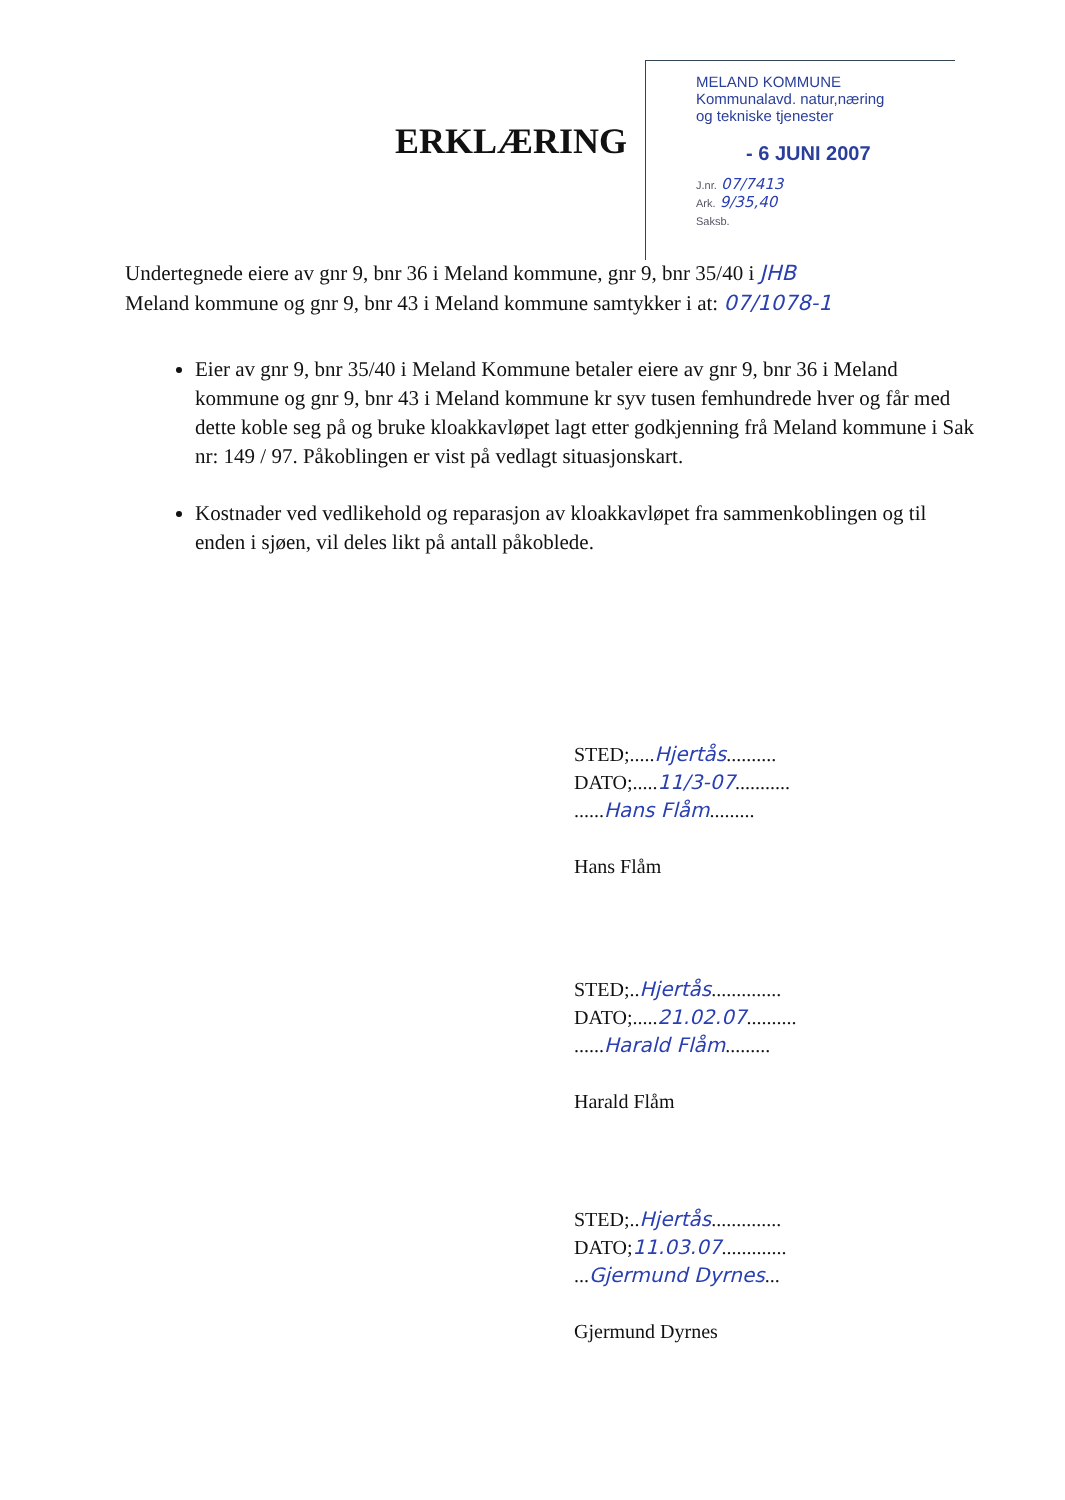ERKLÆRING
MELAND KOMMUNE
Kommunalavd. natur,næring
og tekniske tjenester
- 6 JUNI 2007
J.nr. 07/7413
Ark. 9/35,40
Saksb.
Undertegnede eiere av gnr 9, bnr 36 i Meland kommune, gnr 9, bnr 35/40 i JHB
Meland kommune og gnr 9, bnr 43 i Meland kommune samtykker i at: 07/1078-1
Eier av gnr 9, bnr 35/40 i Meland Kommune betaler eiere av gnr 9, bnr 36 i Meland kommune og gnr 9, bnr 43 i Meland kommune kr syv tusen femhundrede hver og får med dette koble seg på og bruke kloakkavløpet lagt etter godkjenning frå Meland kommune i Sak nr: 149 / 97. Påkoblingen er vist på vedlagt situasjonskart.
Kostnader ved vedlikehold og reparasjon av kloakkavløpet fra sammenkoblingen og til enden i sjøen, vil deles likt på antall påkoblede.
STED;.....Hjertås..........
DATO;.....11/3-07...........
......Hans Flåm.........
Hans Flåm
STED;..Hjertås..............
DATO;.....21.02.07..........
......Harald Flåm.........
Harald Flåm
STED;..Hjertås..............
DATO;11.03.07.............
...Gjermund Dyrnes...
Gjermund Dyrnes